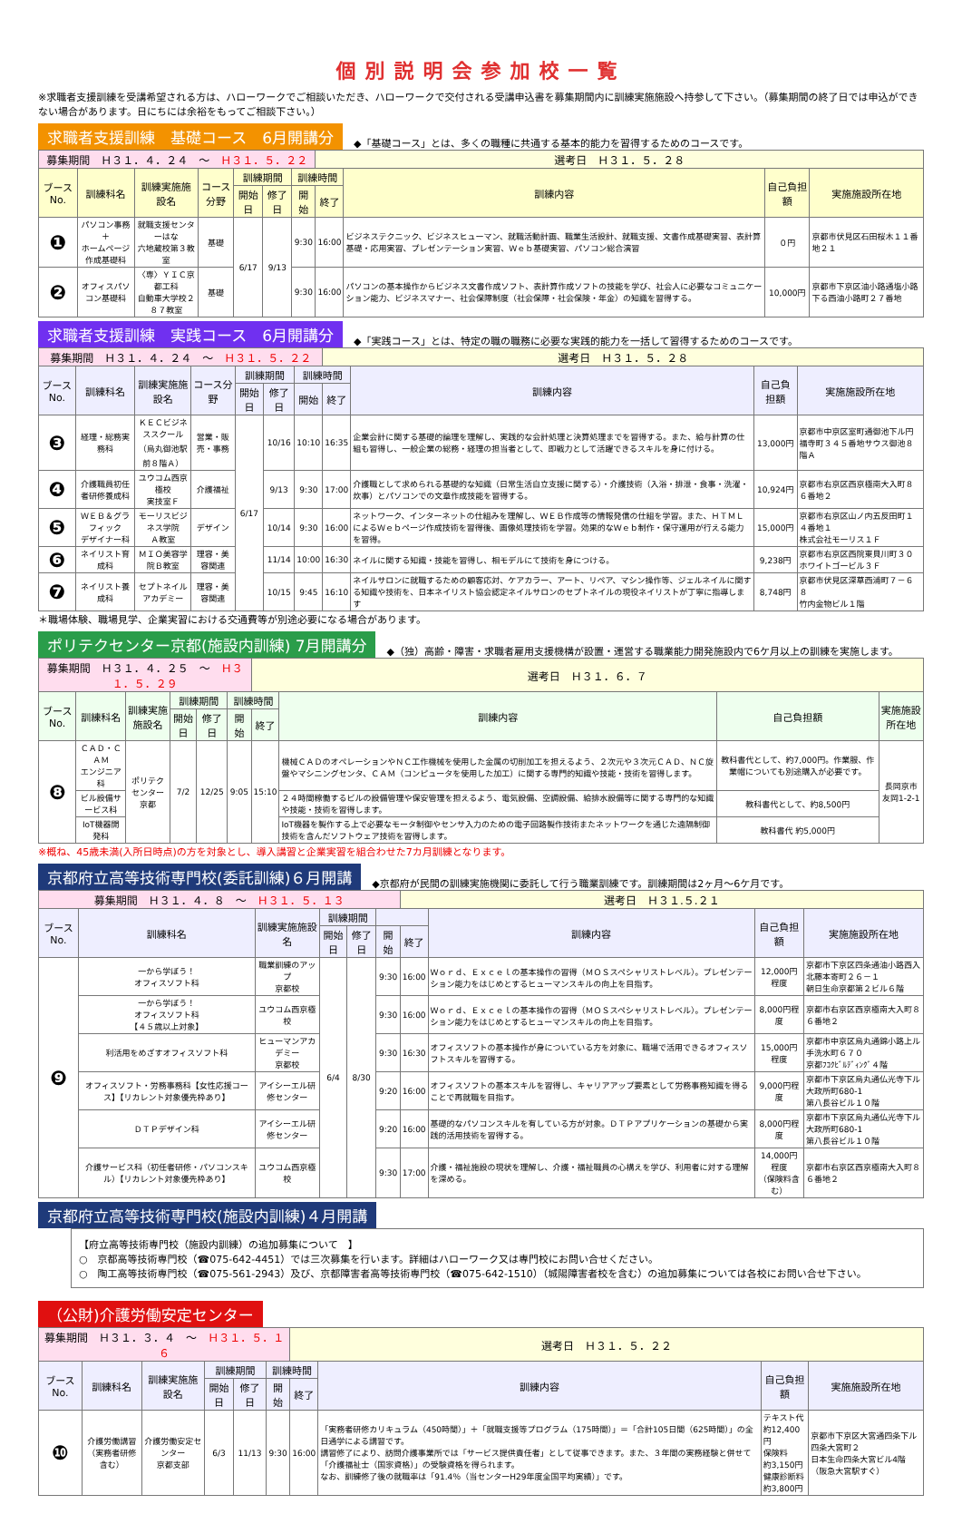個別説明会参加校一覧
※求職者支援訓練を受講希望される方は、ハローワークでご相談いただき、ハローワークで交付される受講申込書を募集期間内に訓練実施施設へ持参して下さい。（募集期間の終了日では申込ができない場合があります。日にちには余裕をもってご相談下さい。）
求職者支援訓練　基礎コース　6月開講分
◆「基礎コース」とは、多くの職種に共通する基本的能力を習得するためのコースです。
| 募集期間 Ｈ３１．４．２４ ～ Ｈ３１．５．２２ | | | | | | | 選考日 Ｈ３１．５．２８ | | | |
| ブース No. | 訓練科名 | 訓練実施施設名 | コース分野 | 訓練期間 | | 訓練時間 | | 訓練内容 | 自己負担額 | 実施施設所在地 |
| | | | | 開始日 | 修了日 | 開始 | 終了 | | | |
| ❶ | パソコン事務＋ ホームページ作成基礎科 | 就職支援センターはな 六地蔵校第３教室 | 基礎 | 6/17 | 9/13 | 9:30 | 16:00 | ビジネステクニック、ビジネスヒューマン、就職活動計画、職業生活設計、就職支援、文書作成基礎実習、表計算基礎・応用実習、プレゼンテーション実習、Ｗｅｂ基礎実習、パソコン総合演習 | ０円 | 京都市伏見区石田桜木１１番地２１ |
| ❷ | オフィスパソコン基礎科 | 〈専〉ＹＩＣ京都工科 自動車大学校２８７教室 | 基礎 | | | 9:30 | 16:00 | パソコンの基本操作からビジネス文書作成ソフト、表計算作成ソフトの技能を学び、社会人に必要なコミュニケーション能力、ビジネスマナー、社会保障制度（社会保障・社会保険・年金）の知識を習得する。 | 10,000円 | 京都市下京区油小路通塩小路下る西油小路町２７番地 |
求職者支援訓練　実践コース　6月開講分
◆「実践コース」とは、特定の職の職務に必要な実践的能力を一括して習得するためのコースです。
| 募集期間 Ｈ３１．４．２４ ～ Ｈ３１．５．２２ | | | | | | | 選考日 Ｈ３１．５．２８ | | | |
| ブース No. | 訓練科名 | 訓練実施施設名 | コース分野 | 訓練期間 | | 訓練時間 | | 訓練内容 | 自己負担額 | 実施施設所在地 |
| | | | | 開始日 | 修了日 | 開始 | 終了 | | | |
| ❸ | 経理・総務実務科 | ＫＥＣビジネススクール （烏丸御池駅前８階Ａ） | 営業・販売・事務 | 6/17 | 10/16 | 10:10 | 16:35 | 企業会計に関する基礎的論理を理解し、実践的な会計処理と決算処理までを習得する。また、給与計算の仕組も習得し、一般企業の総務・経理の担当者として、即戦力として活躍できるスキルを身に付ける。 | 13,000円 | 京都市中京区室町通御池下ル円福寺町３４５番地サウス御池８階Ａ |
| ❹ | 介護職員初任者研修養成科 | ユウコム西京極校 実技室Ｆ | 介護福祉 | | 9/13 | 9:30 | 17:00 | 介護職として求められる基礎的な知識（日常生活自立支援に関する）・介護技術（入浴・排泄・食事・洗濯・炊事）とパソコンでの文章作成技能を習得する。 | 10,924円 | 京都市右京区西京極南大入町８６番地２ |
| ❺ | ＷＥＢ＆グラフィック デザイナー科 | モーリスビジネス学院 Ａ教室 | デザイン | | 10/14 | 9:30 | 16:00 | ネットワーク、インターネットの仕組みを理解し、ＷＥＢ作成等の情報発信の仕組を学習。また、ＨＴＭＬによるＷｅｂページ作成技術を習得後、画像処理技術を学習。効果的なＷｅｂ制作・保守運用が行える能力を習得。 | 15,000円 | 京都市右京区山ノ内五反田町１４番地１ 株式会社モーリス１Ｆ |
| ❻ | ネイリスト育成科 | ＭＩＯ美容学院Ｂ教室 | 理容・美容関連 | | 11/14 | 10:00 | 16:30 | ネイルに関する知識・技能を習得し、相モデルにて技術を身につける。 | 9,238円 | 京都市右京区西院東貝川町３０ホワイトゴービル３Ｆ |
| ❼ | ネイリスト養成科 | セプトネイルアカデミー | 理容・美容関連 | | 10/15 | 9:45 | 16:10 | ネイルサロンに就職するための顧客応対、ケアカラー、アート、リペア、マシン操作等、ジェルネイルに関する知識や技術を、日本ネイリスト協会認定ネイルサロンのセプトネイルの現役ネイリストが丁寧に指導します | 8,748円 | 京都市伏見区深草西浦町７－６８ 竹内金物ビル１階 |
＊職場体験、職場見学、企業実習における交通費等が別途必要になる場合があります。
ポリテクセンター京都(施設内訓練) 7月開講分
◆（独）高齢・障害・求職者雇用支援機構が設置・運営する職業能力開発施設内で6ケ月以上の訓練を実施します。
| 募集期間 Ｈ３１．４．２５ ～ Ｈ３１．５．２９ | | | | | | 選考日 Ｈ３１．６．７ | | | |
| ブース No. | 訓練科名 | 訓練実施施設名 | 訓練期間 | | 訓練時間 | | 訓練内容 | 自己負担額 | 実施施設所在地 |
| | | | 開始日 | 修了日 | 開始 | 終了 | | | |
| ❽ | ＣＡＤ・ＣＡＭ エンジニア科 | ポリテクセンター 京都 | 7/2 | 12/25 | 9:05 | 15:10 | 機械ＣＡＤのオペレーションやＮＣ工作機械を使用した金属の切削加工を担えるよう、２次元や３次元ＣＡＤ、ＮＣ旋盤やマシニングセンタ、ＣＡＭ（コンピュータを使用した加工）に関する専門的知識や技能・技術を習得します。 | 教科書代として、約7,000円。作業服、作業帽についても別途購入が必要です。 | 長岡京市友岡1-2-1 |
| | ビル設備サービス科 | | | | | | ２４時間稼働するビルの設備管理や保安管理を担えるよう、電気設備、空調設備、給排水設備等に関する専門的な知識や技能・技術を習得します。 | 教科書代として、約8,500円 | |
| | IoT機器開発科 | | | | | | IoT機器を製作する上で必要なモータ制御やセンサ入力のための電子回路製作技術またネットワークを通じた遠隔制御技術を含んだソフトウェア技術を習得します。 | 教科書代 約5,000円 | |
※概ね、45歳未満(入所日時点)の方を対象とし、導入講習と企業実習を組合わせた7カ月訓練となります。
京都府立高等技術専門校(委託訓練)６月開講
◆京都府が民間の訓練実施機関に委託して行う職業訓練です。訓練期間は2ヶ月～6ケ月です。
| 募集期間 Ｈ３１．４．８ ～ Ｈ３１．５．１３ | | | | | | 選考日 Ｈ３１.５.２１ | | | |
| ブース No. | 訓練科名 | 訓練実施施設名 | 訓練期間 | | | | 訓練内容 | 自己負担額 | 実施施設所在地 |
| | | | 開始日 | 修了日 | 開始 | 終了 | | | |
| ❾ | 一から学ぼう！ オフィスソフト科 | 職業訓練のアップ 京都校 | 6/4 | 8/30 | 9:30 | 16:00 | Ｗｏｒｄ、Ｅｘｃｅｌの基本操作の習得（ＭＯＳスペシャリストレベル）。プレゼンテーション能力をはじめとするヒューマンスキルの向上を目指す。 | 12,000円程度 | 京都市下京区四条通油小路西入北藤本寄町２６－１ 朝日生命京都第２ビル６階 |
| | 一から学ぼう！ オフィスソフト科 【４５歳以上対象】 | ユウコム西京極校 | | | 9:30 | 16:00 | Ｗｏｒｄ、Ｅｘｃｅｌの基本操作の習得（ＭＯＳスペシャリストレベル）。プレゼンテーション能力をはじめとするヒューマンスキルの向上を目指す。 | 8,000円程度 | 京都市右京区西京極南大入町８６番地２ |
| | 利活用をめざすオフィスソフト科 | ヒューマンアカデミー 京都校 | | | 9:30 | 16:30 | オフィスソフトの基本操作が身についている方を対象に、職場で活用できるオフィスソフトスキルを習得する。 | 15,000円程度 | 京都市中京区烏丸通錦小路上ル手洗水町６７０ 京都ﾌｺｸﾋﾞﾙﾃﾞｨﾝｸﾞ４階 |
| | オフィスソフト・労務事務科【女性応援コース】【リカレント対象優先枠あり】 | アイシーエル研修センター | | | 9:20 | 16:00 | オフィスソフトの基本スキルを習得し、キャリアアップ要素として労務事務知識を得ることで再就職を目指す。 | 9,000円程度 | 京都市下京区烏丸通仏光寺下ル大政所町680-1 第八長谷ビル１０階 |
| | ＤＴＰデザイン科 | アイシーエル研修センター | | | 9:20 | 16:00 | 基礎的なパソコンスキルを有している方が対象。ＤＴＰアプリケーションの基礎から実践的活用技術を習得する。 | 8,000円程度 | 京都市下京区烏丸通仏光寺下ル大政所町680-1 第八長谷ビル１０階 |
| | 介護サービス科（初任者研修・パソコンスキル）【リカレント対象優先枠あり】 | ユウコム西京極校 | | | 9:30 | 17:00 | 介護・福祉施設の現状を理解し、介護・福祉職員の心構えを学び、利用者に対する理解を深める。 | 14,000円程度 （保険料含む） | 京都市右京区西京極南大入町８６番地２ |
京都府立高等技術専門校(施設内訓練)４月開講
【府立高等技術専門校（施設内訓練）の追加募集について　】
○　京都高等技術専門校（☎075-642-4451）では三次募集を行います。詳細はハローワーク又は専門校にお問い合せください。
○　陶工高等技術専門校（☎075-561-2943）及び、京都障害者高等技術専門校（☎075-642-1510）（城陽障害者校を含む）の追加募集については各校にお問い合せ下さい。
（公財)介護労働安定センター
| 募集期間 Ｈ３１．３．４ ～ Ｈ３１．５．１６ | | | | | | 選考日 Ｈ３１．５．２２ | | | |
| ブース No. | 訓練科名 | 訓練実施施設名 | 訓練期間 | | 訓練時間 | | 訓練内容 | 自己負担額 | 実施施設所在地 |
| | | | 開始日 | 修了日 | 開始 | 終了 | | | |
| ❿ | 介護労働講習 （実務者研修含む） | 介護労働安定センター 京都支部 | 6/3 | 11/13 | 9:30 | 16:00 | 「実務者研修カリキュラム（450時間）」＋「就職支援等プログラム（175時間）」＝「合計105日間（625時間）」の全日通学による講習です。 講習修了により、訪問介護事業所では「サービス提供責任者」として従事できます。また、３年間の実務経験と併せて「介護福祉士（国家資格）」の受験資格を得られます。 なお、訓練修了後の就職率は「91.4％（当センターH29年度全国平均実績）」です。 | テキスト代 約12,400円 保険料 約3,150円 健康診断料 約3,800円 | 京都市下京区大宮通四条下ル四条大宮町２ 日本生命四条大宮ビル4階 （阪急大宮駅すぐ） |